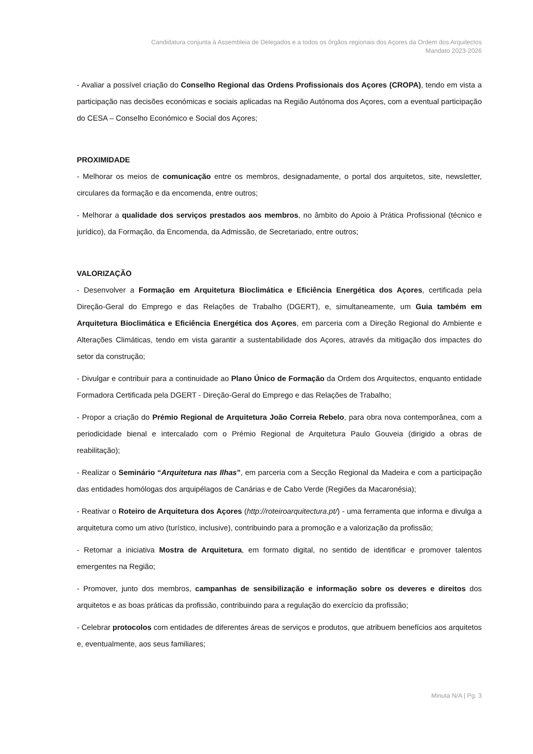Candidatura conjunta à Assembleia de Delegados e a todos os órgãos regionais dos Açores da Ordem dos Arquitectos
Mandato 2023-2026
- Avaliar a possível criação do Conselho Regional das Ordens Profissionais dos Açores (CROPA), tendo em vista a participação nas decisões económicas e sociais aplicadas na Região Autónoma dos Açores, com a eventual participação do CESA – Conselho Económico e Social dos Açores;
PROXIMIDADE
- Melhorar os meios de comunicação entre os membros, designadamente, o portal dos arquitetos, site, newsletter, circulares da formação e da encomenda, entre outros;
- Melhorar a qualidade dos serviços prestados aos membros, no âmbito do Apoio à Prática Profissional (técnico e jurídico), da Formação, da Encomenda, da Admissão, de Secretariado, entre outros;
VALORIZAÇÃO
- Desenvolver a Formação em Arquitetura Bioclimática e Eficiência Energética dos Açores, certificada pela Direção-Geral do Emprego e das Relações de Trabalho (DGERT), e, simultaneamente, um Guia também em Arquitetura Bioclimática e Eficiência Energética dos Açores, em parceria com a Direção Regional do Ambiente e Alterações Climáticas, tendo em vista garantir a sustentabilidade dos Açores, através da mitigação dos impactes do setor da construção;
- Divulgar e contribuir para a continuidade ao Plano Único de Formação da Ordem dos Arquitectos, enquanto entidade Formadora Certificada pela DGERT - Direção-Geral do Emprego e das Relações de Trabalho;
- Propor a criação do Prémio Regional de Arquitetura João Correia Rebelo, para obra nova contemporânea, com a periodicidade bienal e intercalado com o Prémio Regional de Arquitetura Paulo Gouveia (dirigido a obras de reabilitação);
- Realizar o Seminário “Arquitetura nas Ilhas”, em parceria com a Secção Regional da Madeira e com a participação das entidades homólogas dos arquipélagos de Canárias e de Cabo Verde (Regiões da Macaronésia);
- Reativar o Roteiro de Arquitetura dos Açores (http://roteiroarquitectura.pt/) - uma ferramenta que informa e divulga a arquitetura como um ativo (turístico, inclusive), contribuindo para a promoção e a valorização da profissão;
- Retomar a iniciativa Mostra de Arquitetura, em formato digital, no sentido de identificar e promover talentos emergentes na Região;
- Promover, junto dos membros, campanhas de sensibilização e informação sobre os deveres e direitos dos arquitetos e as boas práticas da profissão, contribuindo para a regulação do exercício da profissão;
- Celebrar protocolos com entidades de diferentes áreas de serviços e produtos, que atribuem benefícios aos arquitetos e, eventualmente, aos seus familiares;
Minuta N/A | Pg. 3